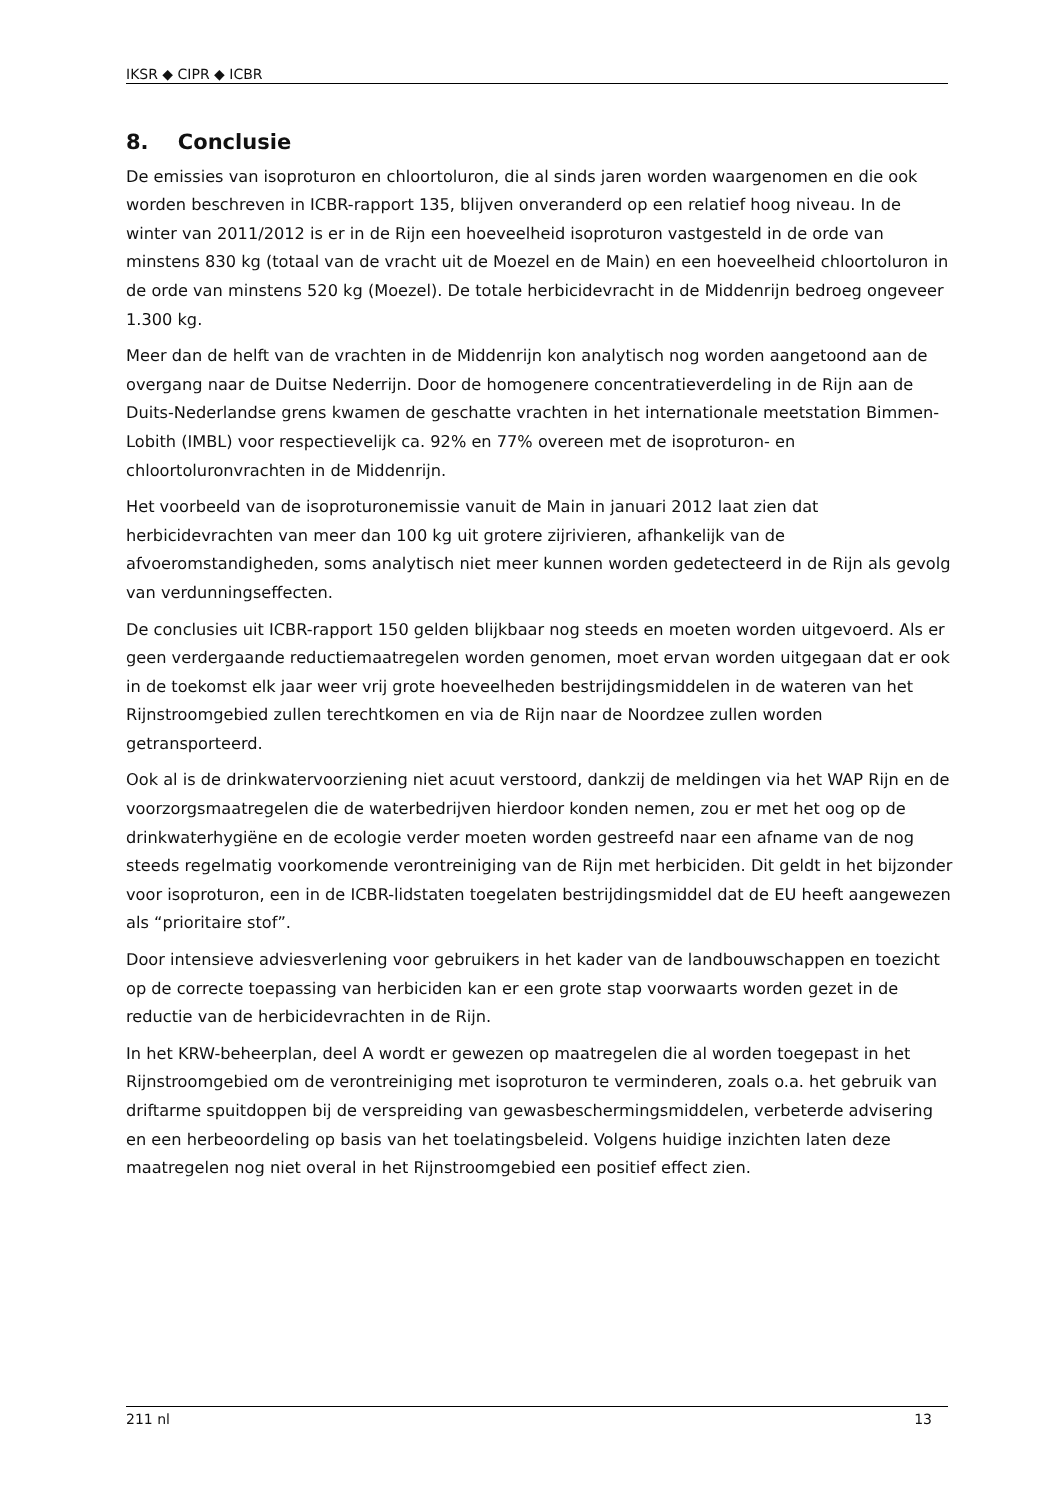IKSR ◆ CIPR ◆ ICBR
8. Conclusie
De emissies van isoproturon en chloortoluron, die al sinds jaren worden waargenomen en die ook worden beschreven in ICBR-rapport 135, blijven onveranderd op een relatief hoog niveau. In de winter van 2011/2012 is er in de Rijn een hoeveelheid isoproturon vastgesteld in de orde van minstens 830 kg (totaal van de vracht uit de Moezel en de Main) en een hoeveelheid chloortoluron in de orde van minstens 520 kg (Moezel). De totale herbicidevracht in de Middenrijn bedroeg ongeveer 1.300 kg.
Meer dan de helft van de vrachten in de Middenrijn kon analytisch nog worden aangetoond aan de overgang naar de Duitse Nederrijn. Door de homogenere concentratieverdeling in de Rijn aan de Duits-Nederlandse grens kwamen de geschatte vrachten in het internationale meetstation Bimmen-Lobith (IMBL) voor respectievelijk ca. 92% en 77% overeen met de isoproturon- en chloortoluronvrachten in de Middenrijn.
Het voorbeeld van de isoproturonemissie vanuit de Main in januari 2012 laat zien dat herbicidevrachten van meer dan 100 kg uit grotere zijrivieren, afhankelijk van de afvoeromstandigheden, soms analytisch niet meer kunnen worden gedetecteerd in de Rijn als gevolg van verdunningseffecten.
De conclusies uit ICBR-rapport 150 gelden blijkbaar nog steeds en moeten worden uitgevoerd. Als er geen verdergaande reductiemaatregelen worden genomen, moet ervan worden uitgegaan dat er ook in de toekomst elk jaar weer vrij grote hoeveelheden bestrijdingsmiddelen in de wateren van het Rijnstroomgebied zullen terechtkomen en via de Rijn naar de Noordzee zullen worden getransporteerd.
Ook al is de drinkwatervoorziening niet acuut verstoord, dankzij de meldingen via het WAP Rijn en de voorzorgsmaatregelen die de waterbedrijven hierdoor konden nemen, zou er met het oog op de drinkwaterhygiëne en de ecologie verder moeten worden gestreefd naar een afname van de nog steeds regelmatig voorkomende verontreiniging van de Rijn met herbiciden. Dit geldt in het bijzonder voor isoproturon, een in de ICBR-lidstaten toegelaten bestrijdingsmiddel dat de EU heeft aangewezen als “prioritaire stof”.
Door intensieve adviesverlening voor gebruikers in het kader van de landbouwschappen en toezicht op de correcte toepassing van herbiciden kan er een grote stap voorwaarts worden gezet in de reductie van de herbicidevrachten in de Rijn.
In het KRW-beheerplan, deel A wordt er gewezen op maatregelen die al worden toegepast in het Rijnstroomgebied om de verontreiniging met isoproturon te verminderen, zoals o.a. het gebruik van driftarme spuitdoppen bij de verspreiding van gewasbeschermingsmiddelen, verbeterde advisering en een herbeoordeling op basis van het toelatingsbeleid. Volgens huidige inzichten laten deze maatregelen nog niet overal in het Rijnstroomgebied een positief effect zien.
211 nl 13